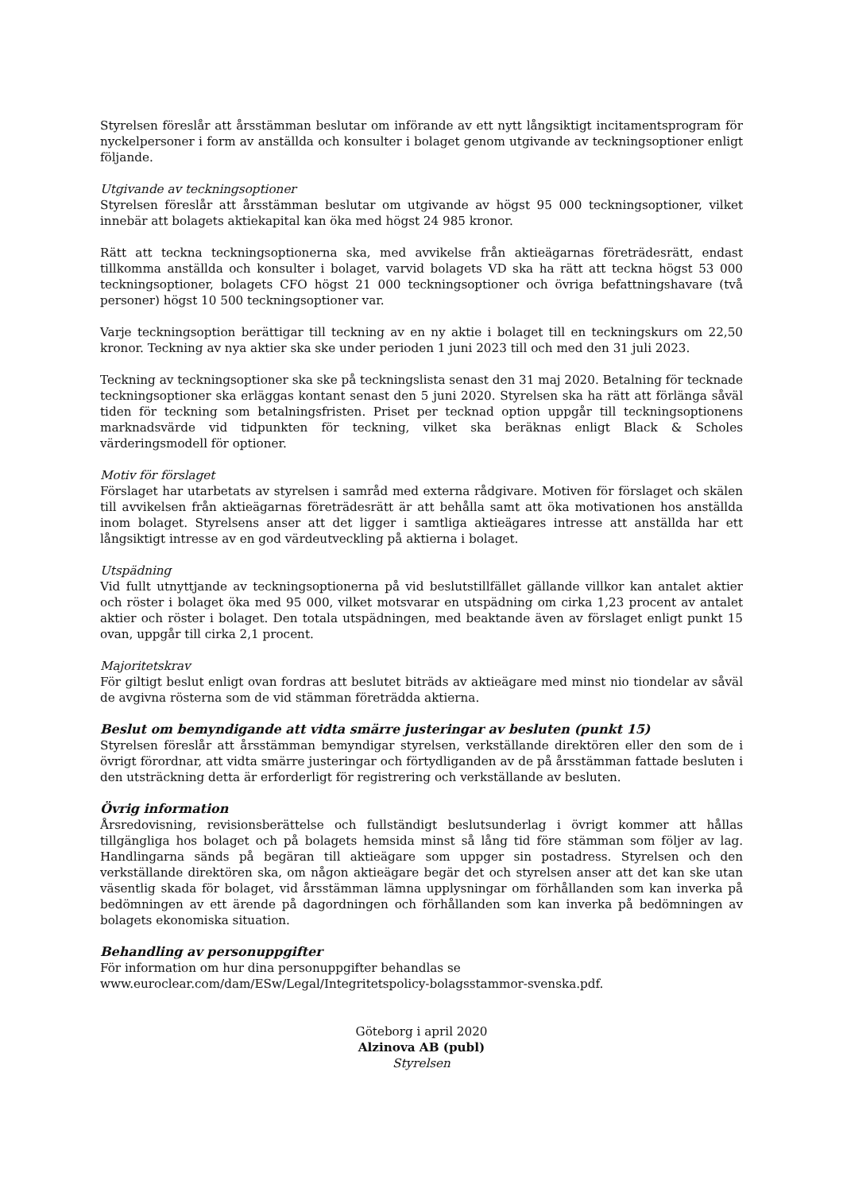Styrelsen föreslår att årsstämman beslutar om införande av ett nytt långsiktigt incitamentsprogram för nyckelpersoner i form av anställda och konsulter i bolaget genom utgivande av teckningsoptioner enligt följande.
Utgivande av teckningsoptioner
Styrelsen föreslår att årsstämman beslutar om utgivande av högst 95 000 teckningsoptioner, vilket innebär att bolagets aktiekapital kan öka med högst 24 985 kronor.
Rätt att teckna teckningsoptionerna ska, med avvikelse från aktieägarnas företrädesrätt, endast tillkomma anställda och konsulter i bolaget, varvid bolagets VD ska ha rätt att teckna högst 53 000 teckningsoptioner, bolagets CFO högst 21 000 teckningsoptioner och övriga befattningshavare (två personer) högst 10 500 teckningsoptioner var.
Varje teckningsoption berättigar till teckning av en ny aktie i bolaget till en teckningskurs om 22,50 kronor. Teckning av nya aktier ska ske under perioden 1 juni 2023 till och med den 31 juli 2023.
Teckning av teckningsoptioner ska ske på teckningslista senast den 31 maj 2020. Betalning för tecknade teckningsoptioner ska erläggas kontant senast den 5 juni 2020. Styrelsen ska ha rätt att förlänga såväl tiden för teckning som betalningsfristen. Priset per tecknad option uppgår till teckningsoptionens marknads­värde vid tidpunkten för teckning, vilket ska beräknas enligt Black & Scholes värderingsmodell för optioner.
Motiv för förslaget
Förslaget har utarbetats av styrelsen i samråd med externa rådgivare. Motiven för förslaget och skälen till avvikelsen från aktieägarnas företrädesrätt är att behålla samt att öka motivationen hos anställda inom bolaget. Styrelsens anser att det ligger i samtliga aktieägares intresse att anställda har ett långsiktigt intresse av en god värdeutveckling på aktierna i bolaget.
Utspädning
Vid fullt utnyttjande av teckningsoptionerna på vid beslutstillfället gällande villkor kan antalet aktier och röster i bolaget öka med 95 000, vilket motsvarar en utspädning om cirka 1,23 procent av antalet aktier och röster i bolaget. Den totala utspädningen, med beaktande även av förslaget enligt punkt 15 ovan, uppgår till cirka 2,1 procent.
Majoritetskrav
För giltigt beslut enligt ovan fordras att beslutet biträds av aktieägare med minst nio tiondelar av såväl de avgivna rösterna som de vid stämman företrädda aktierna.
Beslut om bemyndigande att vidta smärre justeringar av besluten (punkt 15)
Styrelsen föreslår att årsstämman bemyndigar styrelsen, verkställande direktören eller den som de i övrigt förordnar, att vidta smärre justeringar och förtydliganden av de på årsstämman fattade besluten i den utsträckning detta är erforderligt för registrering och verkställande av besluten.
Övrig information
Årsredovisning, revisionsberättelse och fullständigt beslutsunderlag i övrigt kommer att hållas tillgängliga hos bolaget och på bolagets hemsida minst så lång tid före stämman som följer av lag. Handlingarna sänds på begäran till aktieägare som uppger sin postadress. Styrelsen och den verkställande direktören ska, om någon aktieägare begär det och styrelsen anser att det kan ske utan väsentlig skada för bolaget, vid årsstämman lämna upplysningar om förhållanden som kan inverka på bedömningen av ett ärende på dagordningen och förhållanden som kan inverka på bedömningen av bolagets ekonomiska situation.
Behandling av personuppgifter
För information om hur dina personuppgifter behandlas se
www.euroclear.com/dam/ESw/Legal/Integritetspolicy-bolagsstammor-svenska.pdf.
Göteborg i april 2020
Alzinova AB (publ)
Styrelsen